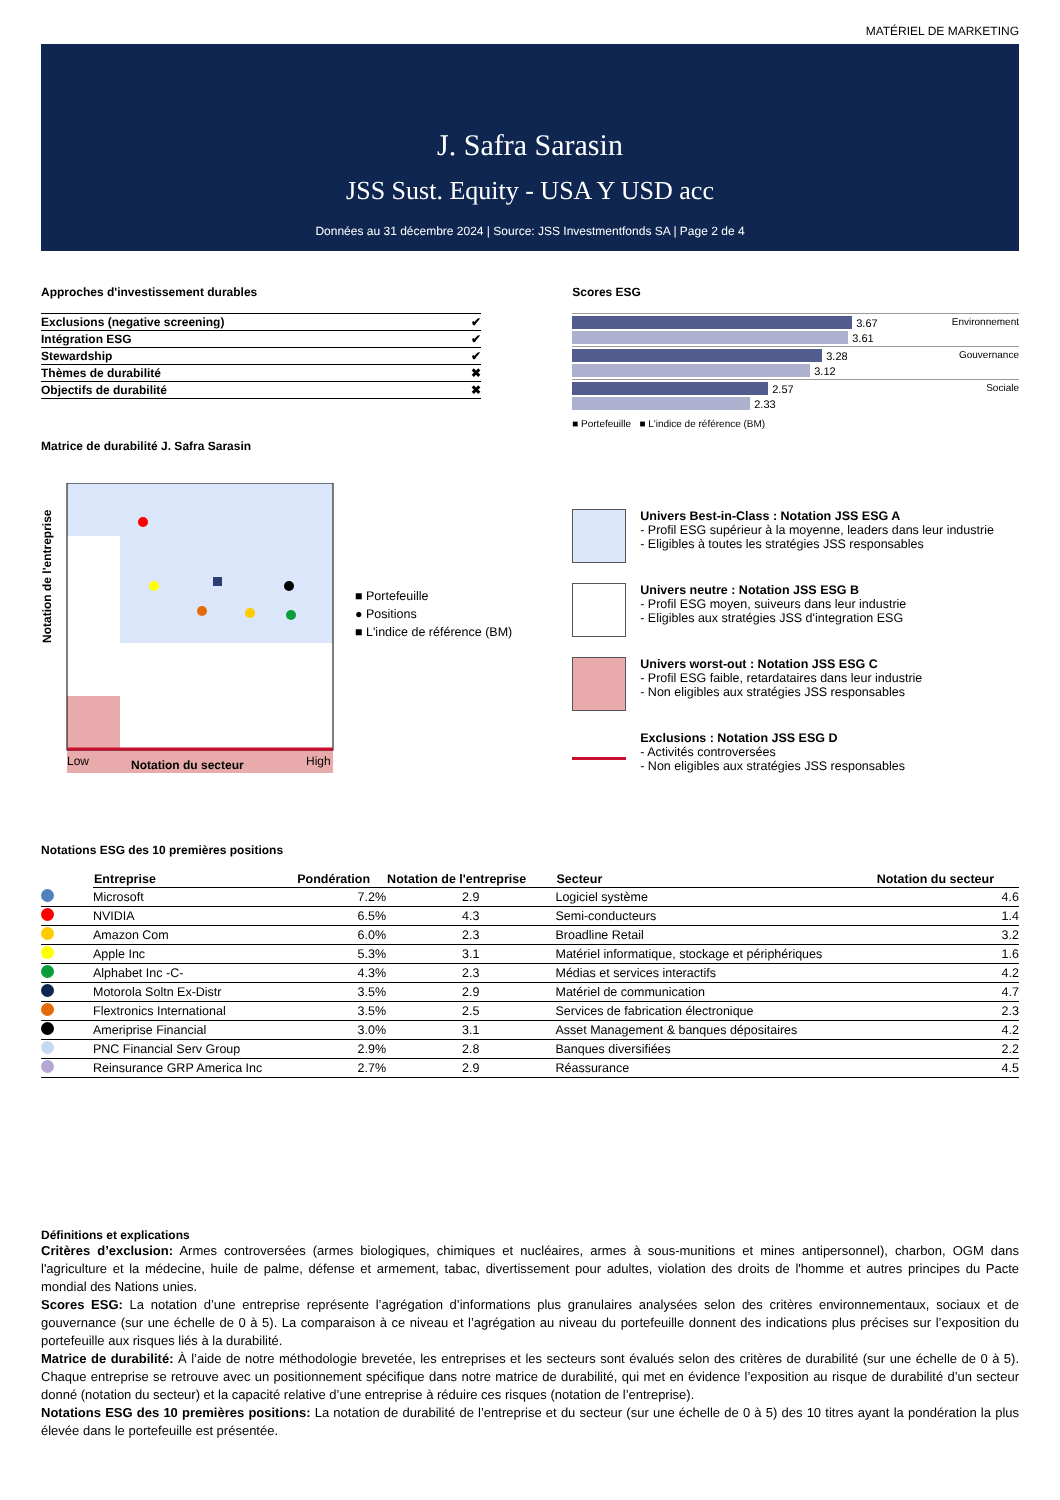MATÉRIEL DE MARKETING
J. Safra Sarasin
JSS Sust. Equity - USA Y USD acc
Données au 31 décembre 2024 | Source: JSS Investmentfonds SA | Page 2 de 4
Approches d'investissement durables
| Exclusions (negative screening) | ✔ |
| Intégration ESG | ✔ |
| Stewardship | ✔ |
| Thèmes de durabilité | ✖ |
| Objectifs de durabilité | ✖ |
Matrice de durabilité J. Safra Sarasin
Notation de l'entreprise
Low
Notation du secteur
High
■ Portefeuille
● Positions
■ L'indice de référence (BM)
Scores ESG
Environnement
3.67
3.61
Gouvernance
3.28
3.12
Sociale
2.57
2.33
■ Portefeuille ■ L'indice de référence (BM)
Univers Best-in-Class : Notation JSS ESG A
- Profil ESG supérieur à la moyenne, leaders dans leur industrie
- Eligibles à toutes les stratégies JSS responsables
Univers neutre : Notation JSS ESG B
- Profil ESG moyen, suiveurs dans leur industrie
- Eligibles aux stratégies JSS d'integration ESG
Univers worst-out : Notation JSS ESG C
- Profil ESG faible, retardataires dans leur industrie
- Non eligibles aux stratégies JSS responsables
Exclusions : Notation JSS ESG D
- Activités controversées
- Non eligibles aux stratégies JSS responsables
Notations ESG des 10 premières positions
| | Entreprise | Pondération | Notation de l'entreprise | Secteur | Notation du secteur |
| --- | --- | --- | --- | --- | --- |
| | Microsoft | 7.2% | 2.9 | Logiciel système | 4.6 |
| | NVIDIA | 6.5% | 4.3 | Semi-conducteurs | 1.4 |
| | Amazon Com | 6.0% | 2.3 | Broadline Retail | 3.2 |
| | Apple Inc | 5.3% | 3.1 | Matériel informatique, stockage et périphériques | 1.6 |
| | Alphabet Inc -C- | 4.3% | 2.3 | Médias et services interactifs | 4.2 |
| | Motorola Soltn Ex-Distr | 3.5% | 2.9 | Matériel de communication | 4.7 |
| | Flextronics International | 3.5% | 2.5 | Services de fabrication électronique | 2.3 |
| | Ameriprise Financial | 3.0% | 3.1 | Asset Management & banques dépositaires | 4.2 |
| | PNC Financial Serv Group | 2.9% | 2.8 | Banques diversifiées | 2.2 |
| | Reinsurance GRP America Inc | 2.7% | 2.9 | Réassurance | 4.5 |
Définitions et explications
Critères d’exclusion: Armes controversées (armes biologiques, chimiques et nucléaires, armes à sous-munitions et mines antipersonnel), charbon, OGM dans l'agriculture et la médecine, huile de palme, défense et armement, tabac, divertissement pour adultes, violation des droits de l'homme et autres principes du Pacte mondial des Nations unies.
Scores ESG: La notation d’une entreprise représente l’agrégation d’informations plus granulaires analysées selon des critères environnementaux, sociaux et de gouvernance (sur une échelle de 0 à 5). La comparaison à ce niveau et l’agrégation au niveau du portefeuille donnent des indications plus précises sur l’exposition du portefeuille aux risques liés à la durabilité.
Matrice de durabilité: À l’aide de notre méthodologie brevetée, les entreprises et les secteurs sont évalués selon des critères de durabilité (sur une échelle de 0 à 5). Chaque entreprise se retrouve avec un positionnement spécifique dans notre matrice de durabilité, qui met en évidence l’exposition au risque de durabilité d’un secteur donné (notation du secteur) et la capacité relative d’une entreprise à réduire ces risques (notation de l’entreprise).
Notations ESG des 10 premières positions: La notation de durabilité de l’entreprise et du secteur (sur une échelle de 0 à 5) des 10 titres ayant la pondération la plus élevée dans le portefeuille est présentée.